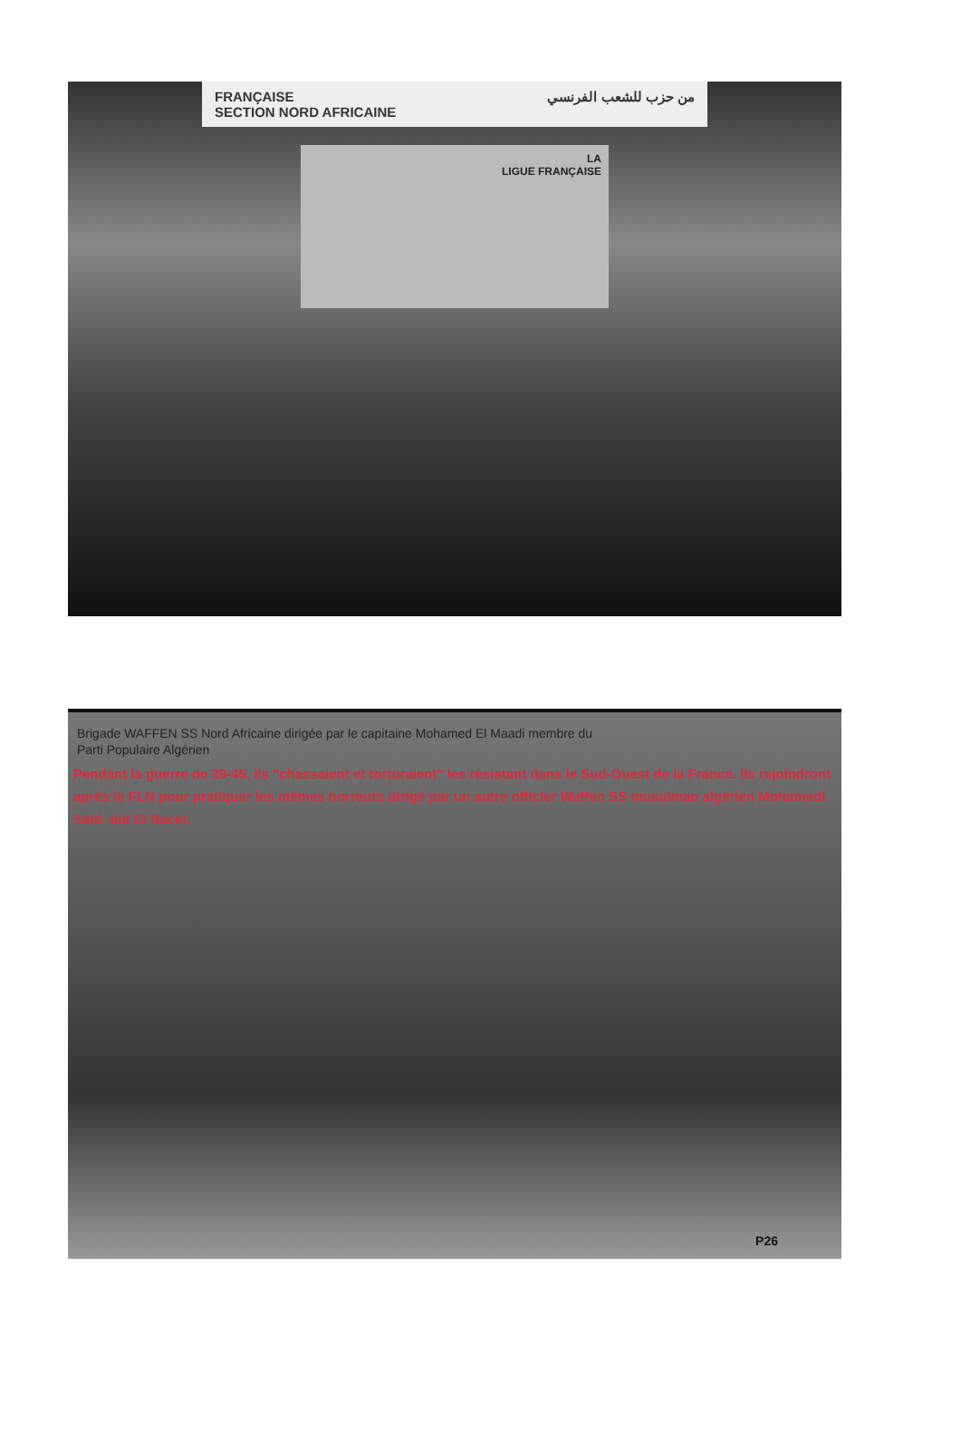FRANÇAISE
SECTION NORD AFRICAINE من حزب للشعب الفرنسي
LA
LIGUE FRANÇAISE
Brigade WAFFEN SS Nord Africaine dirigée par le capitaine Mohamed El Maadi membre du
Parti Populaire Algérien
Pendant la guerre de 39-45, ils "chassaient et torturaient" les résistant dans le Sud-Ouest de la France. Ils rejoindront après le FLN pour pratiquer les mêmes horreurs dirigé par un autre officier Waffen SS musulman algérien Mohamedi Saïd. did Si Nacer.
P26